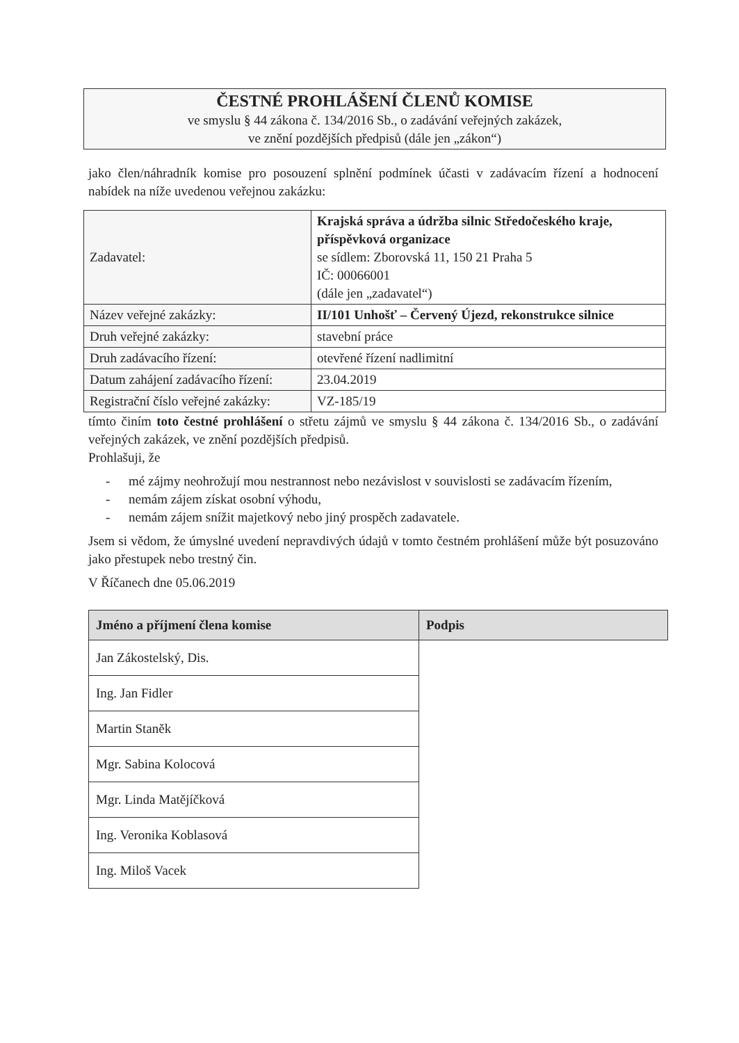ČESTNÉ PROHLÁŠENÍ ČLENŮ KOMISE
ve smyslu § 44 zákona č. 134/2016 Sb., o zadávání veřejných zakázek,
ve znění pozdějších předpisů (dále jen „zákon“)
jako člen/náhradník komise pro posouzení splnění podmínek účasti v zadávacím řízení a hodnocení nabídek na níže uvedenou veřejnou zakázku:
| Zadavatel: | Krajská správa a údržba silnic Středočeského kraje, příspěvková organizace se sídlem: Zborovská 11, 150 21 Praha 5 IČ: 00066001 (dále jen „zadavatel“) |
| Název veřejné zakázky: | II/101 Unhošť – Červený Újezd, rekonstrukce silnice |
| Druh veřejné zakázky: | stavební práce |
| Druh zadávacího řízení: | otevřené řízení nadlimitní |
| Datum zahájení zadávacího řízení: | 23.04.2019 |
| Registrační číslo veřejné zakázky: | VZ-185/19 |
tímto činím toto čestné prohlášení o střetu zájmů ve smyslu § 44 zákona č. 134/2016 Sb., o zadávání veřejných zakázek, ve znění pozdějších předpisů.
Prohlašuji, že
- mé zájmy neohrožují mou nestrannost nebo nezávislost v souvislosti se zadávacím řízením,
- nemám zájem získat osobní výhodu,
- nemám zájem snížit majetkový nebo jiný prospěch zadavatele.
Jsem si vědom, že úmyslné uvedení nepravdivých údajů v tomto čestném prohlášení může být posuzováno jako přestupek nebo trestný čin.
V Říčanech dne 05.06.2019
| Jméno a příjmení člena komise | Podpis |
| --- | --- |
| Jan Zákostelský, Dis. | |
| Ing. Jan Fidler | |
| Martin Staněk | |
| Mgr. Sabina Kolocová | |
| Mgr. Linda Matějíčková | |
| Ing. Veronika Koblasová | |
| Ing. Miloš Vacek | |